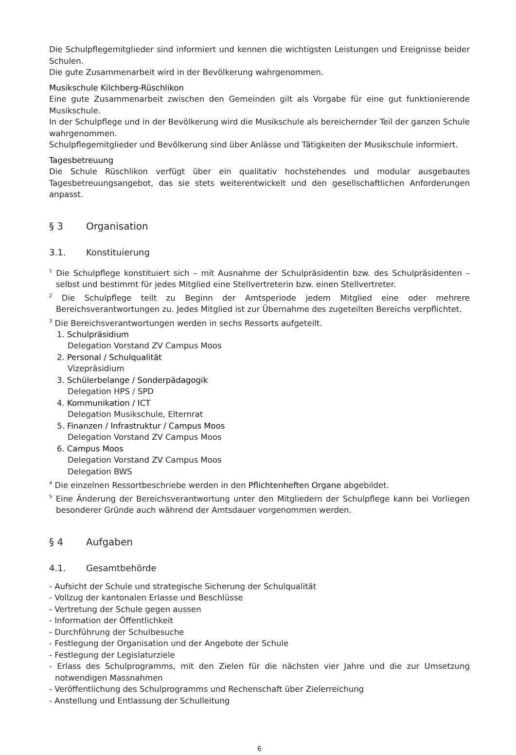Die Schulpflegemitglieder sind informiert und kennen die wichtigsten Leistungen und Ereignisse beider Schulen.
Die gute Zusammenarbeit wird in der Bevölkerung wahrgenommen.
Musikschule Kilchberg-Rüschlikon
Eine gute Zusammenarbeit zwischen den Gemeinden gilt als Vorgabe für eine gut funktionierende Musikschule.
In der Schulpflege und in der Bevölkerung wird die Musikschule als bereichernder Teil der ganzen Schule wahrgenommen.
Schulpflegemitglieder und Bevölkerung sind über Anlässe und Tätigkeiten der Musikschule informiert.
Tagesbetreuung
Die Schule Rüschlikon verfügt über ein qualitativ hochstehendes und modular ausgebautes Tagesbetreuungsangebot, das sie stets weiterentwickelt und den gesellschaftlichen Anforderungen anpasst.
§ 3 Organisation
3.1. Konstituierung
<sup>1</sup> Die Schulpflege konstituiert sich – mit Ausnahme der Schulpräsidentin bzw. des Schulpräsidenten – selbst und bestimmt für jedes Mitglied eine Stellvertreterin bzw. einen Stellvertreter.
<sup>2</sup> Die Schulpflege teilt zu Beginn der Amtsperiode jedem Mitglied eine oder mehrere Bereichsverantwortungen zu. Jedes Mitglied ist zur Übernahme des zugeteilten Bereichs verpflichtet.
<sup>3</sup> Die Bereichsverantwortungen werden in sechs Ressorts aufgeteilt.
1. Schulpräsidium
Delegation Vorstand ZV Campus Moos
2. Personal / Schulqualität
Vizepräsidium
3. Schülerbelange / Sonderpädagogik
Delegation HPS / SPD
4. Kommunikation / ICT
Delegation Musikschule, Elternrat
5. Finanzen / Infrastruktur / Campus Moos
Delegation Vorstand ZV Campus Moos
6. Campus Moos
Delegation Vorstand ZV Campus Moos
Delegation BWS
<sup>4</sup> Die einzelnen Ressortbeschriebe werden in den Pflichtenheften Organe abgebildet.
<sup>5</sup> Eine Änderung der Bereichsverantwortung unter den Mitgliedern der Schulpflege kann bei Vorliegen besonderer Gründe auch während der Amtsdauer vorgenommen werden.
§ 4 Aufgaben
4.1. Gesamtbehörde
- Aufsicht der Schule und strategische Sicherung der Schulqualität
- Vollzug der kantonalen Erlasse und Beschlüsse
- Vertretung der Schule gegen aussen
- Information der Öffentlichkeit
- Durchführung der Schulbesuche
- Festlegung der Organisation und der Angebote der Schule
- Festlegung der Legislaturziele
- Erlass des Schulprogramms, mit den Zielen für die nächsten vier Jahre und die zur Umsetzung notwendigen Massnahmen
- Veröffentlichung des Schulprogramms und Rechenschaft über Zielerreichung
- Anstellung und Entlassung der Schulleitung
6